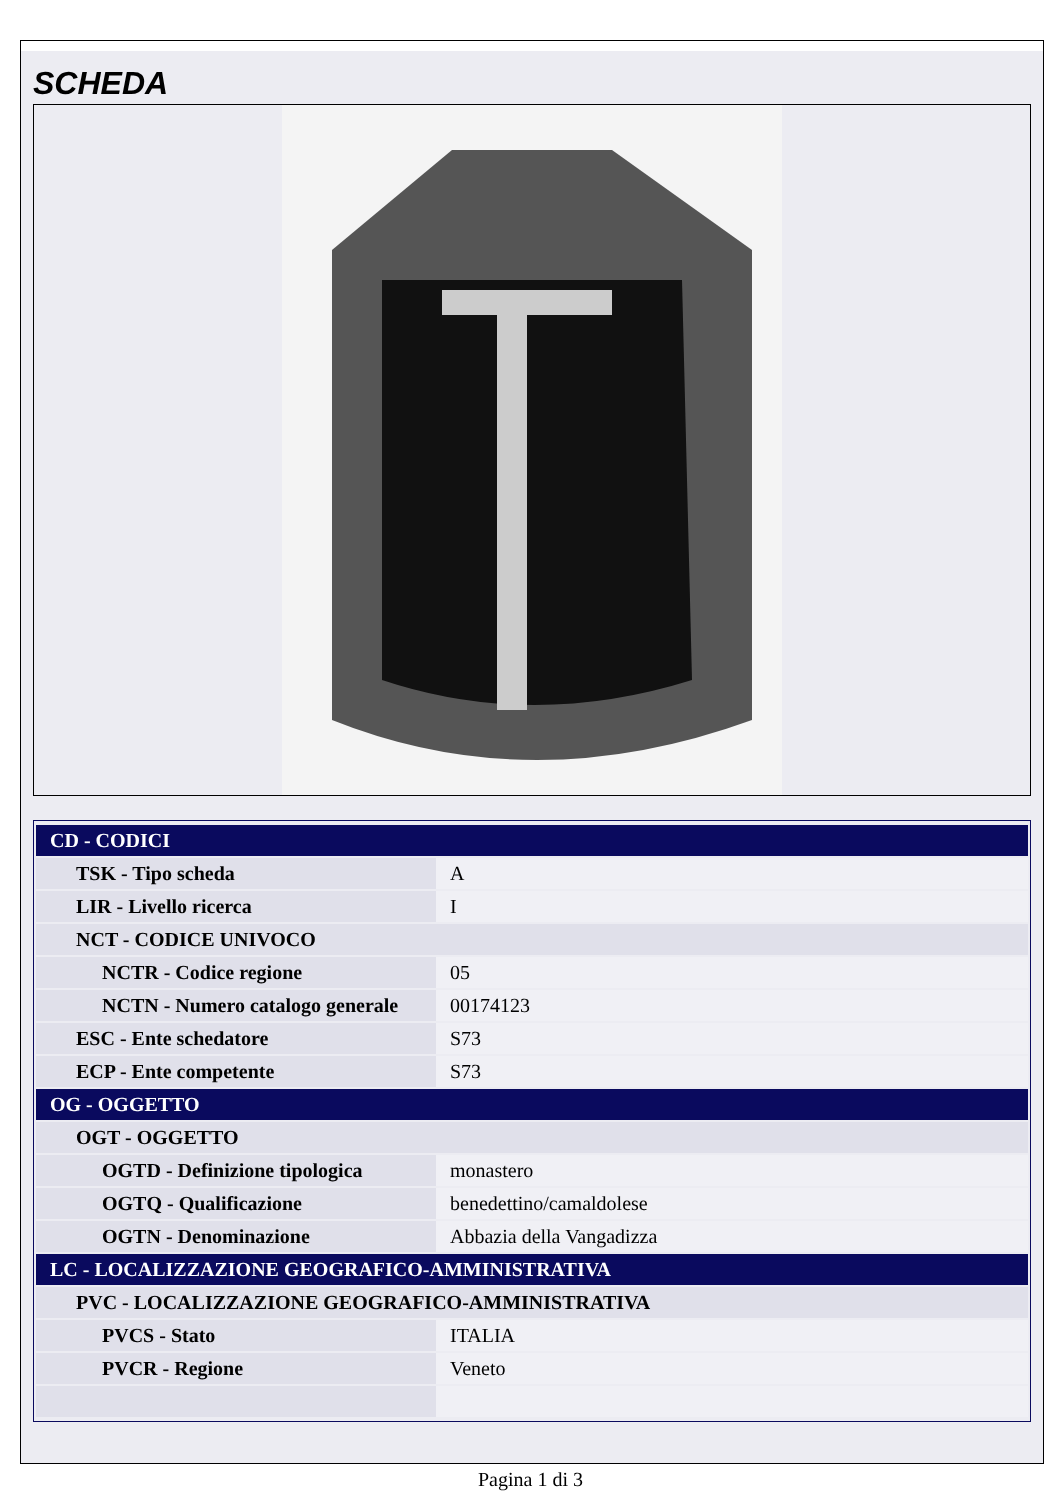SCHEDA
| CD - CODICI | |
| TSK - Tipo scheda | A |
| LIR - Livello ricerca | I |
| NCT - CODICE UNIVOCO | |
| NCTR - Codice regione | 05 |
| NCTN - Numero catalogo generale | 00174123 |
| ESC - Ente schedatore | S73 |
| ECP - Ente competente | S73 |
| OG - OGGETTO | |
| OGT - OGGETTO | |
| OGTD - Definizione tipologica | monastero |
| OGTQ - Qualificazione | benedettino/camaldolese |
| OGTN - Denominazione | Abbazia della Vangadizza |
| LC - LOCALIZZAZIONE GEOGRAFICO-AMMINISTRATIVA | |
| PVC - LOCALIZZAZIONE GEOGRAFICO-AMMINISTRATIVA | |
| PVCS - Stato | ITALIA |
| PVCR - Regione | Veneto |
Pagina 1 di 3